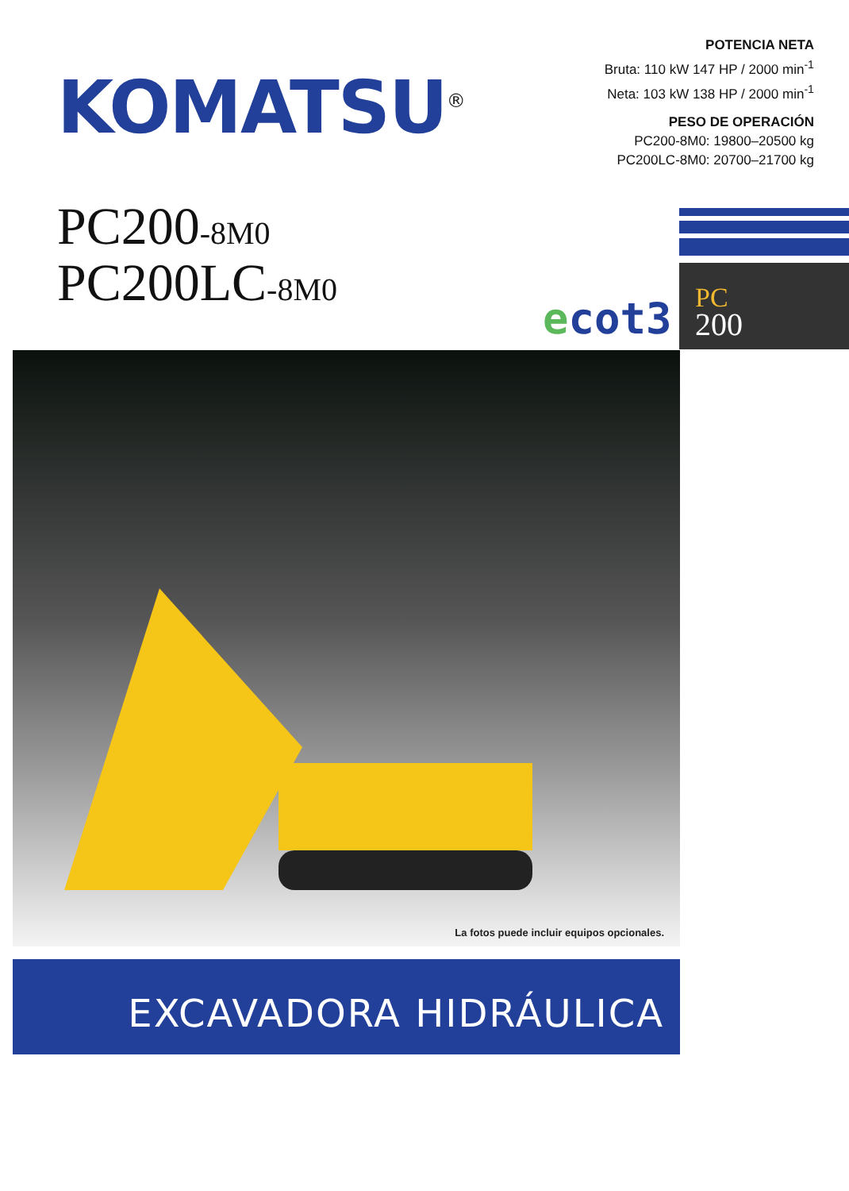KOMATSU<sup>®</sup>
POTENCIA NETA
Bruta: 110 kW 147 HP / 2000 min<sup>-1</sup>
Neta: 103 kW 138 HP / 2000 min<sup>-1</sup>
PESO DE OPERACIÓN
PC200-8M0: 19800–20500 kg
PC200LC-8M0: 20700–21700 kg
PC200-8M0
PC200LC-8M0
ecot3
PC
200
La fotos puede incluir equipos opcionales.
EXCAVADORA HIDRÁULICA